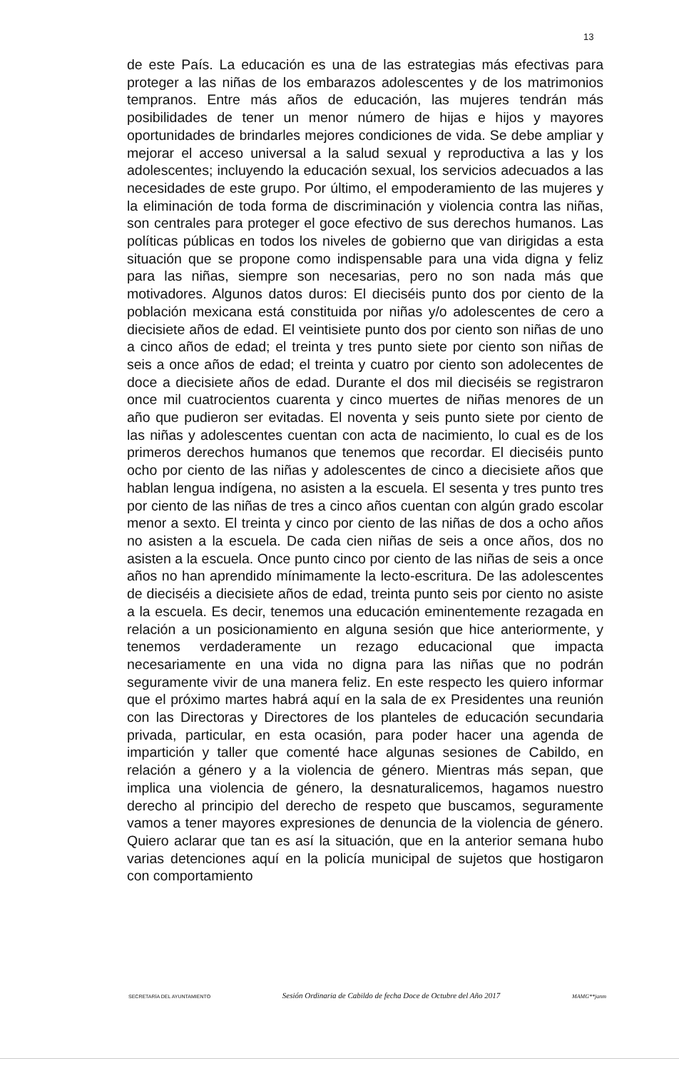13
de este País. La educación es una de las estrategias más efectivas para proteger a las niñas de los embarazos adolescentes y de los matrimonios tempranos. Entre más años de educación, las mujeres tendrán más posibilidades de tener un menor número de hijas e hijos y mayores oportunidades de brindarles mejores condiciones de vida. Se debe ampliar y mejorar el acceso universal a la salud sexual y reproductiva a las y los adolescentes; incluyendo la educación sexual, los servicios adecuados a las necesidades de este grupo. Por último, el empoderamiento de las mujeres y la eliminación de toda forma de discriminación y violencia contra las niñas, son centrales para proteger el goce efectivo de sus derechos humanos. Las políticas públicas en todos los niveles de gobierno que van dirigidas a esta situación que se propone como indispensable para una vida digna y feliz para las niñas, siempre son necesarias, pero no son nada más que motivadores. Algunos datos duros: El dieciséis punto dos por ciento de la población mexicana está constituida por niñas y/o adolescentes de cero a diecisiete años de edad. El veintisiete punto dos por ciento son niñas de uno a cinco años de edad; el treinta y tres punto siete por ciento son niñas de seis a once años de edad; el treinta y cuatro por ciento son adolecentes de doce a diecisiete años de edad. Durante el dos mil dieciséis se registraron once mil cuatrocientos cuarenta y cinco muertes de niñas menores de un año que pudieron ser evitadas. El noventa y seis punto siete por ciento de las niñas y adolescentes cuentan con acta de nacimiento, lo cual es de los primeros derechos humanos que tenemos que recordar. El dieciséis punto ocho por ciento de las niñas y adolescentes de cinco a diecisiete años que hablan lengua indígena, no asisten a la escuela. El sesenta y tres punto tres por ciento de las niñas de tres a cinco años cuentan con algún grado escolar menor a sexto. El treinta y cinco por ciento de las niñas de dos a ocho años no asisten a la escuela. De cada cien niñas de seis a once años, dos no asisten a la escuela. Once punto cinco por ciento de las niñas de seis a once años no han aprendido mínimamente la lecto-escritura. De las adolescentes de dieciséis a diecisiete años de edad, treinta punto seis por ciento no asiste a la escuela. Es decir, tenemos una educación eminentemente rezagada en relación a un posicionamiento en alguna sesión que hice anteriormente, y tenemos verdaderamente un rezago educacional que impacta necesariamente en una vida no digna para las niñas que no podrán seguramente vivir de una manera feliz. En este respecto les quiero informar que el próximo martes habrá aquí en la sala de ex Presidentes una reunión con las Directoras y Directores de los planteles de educación secundaria privada, particular, en esta ocasión, para poder hacer una agenda de impartición y taller que comenté hace algunas sesiones de Cabildo, en relación a género y a la violencia de género. Mientras más sepan, que implica una violencia de género, la desnaturalicemos, hagamos nuestro derecho al principio del derecho de respeto que buscamos, seguramente vamos a tener mayores expresiones de denuncia de la violencia de género. Quiero aclarar que tan es así la situación, que en la anterior semana hubo varias detenciones aquí en la policía municipal de sujetos que hostigaron con comportamiento
SECRETARÍA DEL AYUNTAMIENTO Sesión Ordinaria de Cabildo de fecha Doce de Octubre del Año 2017 MAMG**janm